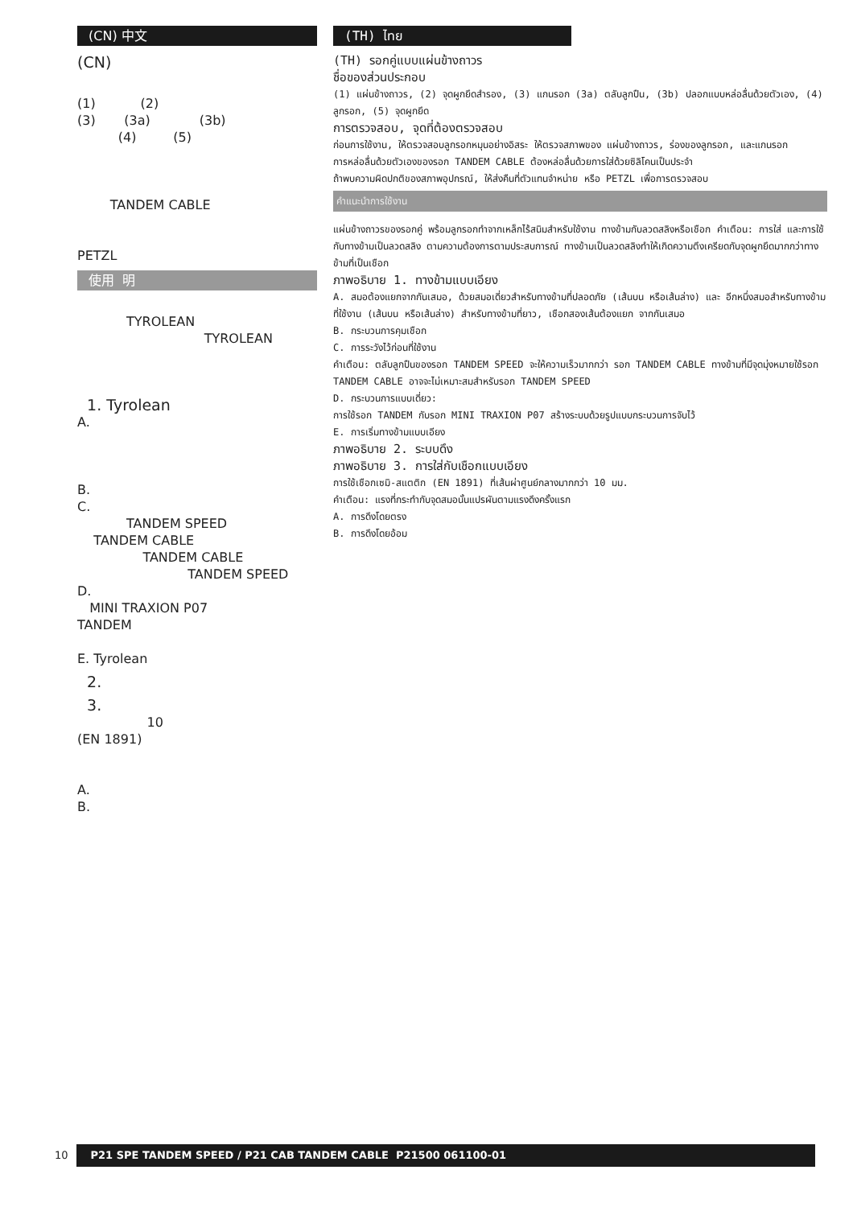(CN) 中文
(CN)
(1) (2)
(3) (3a) (3b)
(4) (5)
TANDEM CABLE
PETZL
使用 明
TYROLEAN
TYROLEAN
1. Tyrolean
A.
B.
C.
TANDEM SPEED
TANDEM CABLE
TANDEM CABLE
TANDEM SPEED
D.
MINI TRAXION P07
TANDEM
E. Tyrolean
2.
3.
10
(EN 1891)
A.
B.
(TH) ไทย
(TH) รอกคู่แบบแผ่นข้างถาวร
ชื่อของส่วนประกอบ
(1) แผ่นข้างถาวร, (2) จุดผูกยึดสำรอง, (3) แกนรอก (3a) ตลับลูกปืน, (3b) ปลอกแบบหล่อลื่นด้วยตัวเอง, (4) ลูกรอก, (5) จุดผูกยึด
การตรวจสอบ, จุดที่ต้องตรวจสอบ
ก่อนการใช้งาน, ให้ตรวจสอบลูกรอกหมุนอย่างอิสระ ให้ตรวจสภาพของ แผ่นข้างถาวร, ร่องของลูกรอก, และแกนรอก
การหล่อลื่นด้วยตัวเองของรอก TANDEM CABLE ต้องหล่อลื่นด้วยการใส่ด้วยซิลิโคนเป็นประจำ
ถ้าพบความผิดปกติของสภาพอุปกรณ์, ให้ส่งคืนที่ตัวแทนจำหน่าย หรือ PETZL เพื่อการตรวจสอบ
คำแนะนำการใช้งาน
แผ่นข้างถาวรของรอกคู่ พร้อมลูกรอกทำจากเหล็กไร้สนิมสำหรับใช้งาน ทางข้ามกับลวดสลิงหรือเชือก คำเตือน: การใส่ และการใช้กับทางข้ามเป็นลวดสลิง ตามความต้องการตามประสบการณ์ ทางข้ามเป็นลวดสลิงทำให้เกิดความตึงเครียดกับจุดผูกยึดมากกว่าทางข้ามที่เป็นเชือก
ภาพอธิบาย 1. ทางข้ามแบบเอียง
A. สมอต้องแยกจากกันเสมอ, ด้วยสมอเดี่ยวสำหรับทางข้ามที่ปลอดภัย (เส้นบน หรือเส้นล่าง) และ อีกหนึ่งสมอสำหรับทางข้ามที่ใช้งาน (เส้นบน หรือเส้นล่าง) สำหรับทางข้ามที่ยาว, เชือกสองเส้นต้องแยก จากกันเสมอ
B. กระบวนการคุมเชือก
C. การระวังไว้ก่อนที่ใช้งาน
คำเตือน: ตลับลูกปืนของรอก TANDEM SPEED จะให้ความเร็วมากกว่า รอก TANDEM CABLE ทางข้ามที่มีจุดมุ่งหมายใช้รอก TANDEM CABLE อาจจะไม่เหมาะสมสำหรับรอก TANDEM SPEED
D. กระบวนการแบบเดี่ยว:
การใช้รอก TANDEM กับรอก MINI TRAXION P07 สร้างระบบด้วยรูปแบบกระบวนการจับไว้
E. การเริ่มทางข้ามแบบเอียง
ภาพอธิบาย 2. ระบบดึง
ภาพอธิบาย 3. การใส่กับเชือกแบบเอียง
การใช้เชือกเซมิ-สแตติก (EN 1891) ที่เส้นผ่าศูนย์กลางมากกว่า 10 มม.
คำเตือน: แรงที่กระทำกับจุดสมอนั้นแปรผันตามแรงดึงครั้งแรก
A. การดึงโดยตรง
B. การดึงโดยอ้อม
10 P21 SPE TANDEM SPEED / P21 CAB TANDEM CABLE P21500 061100-01